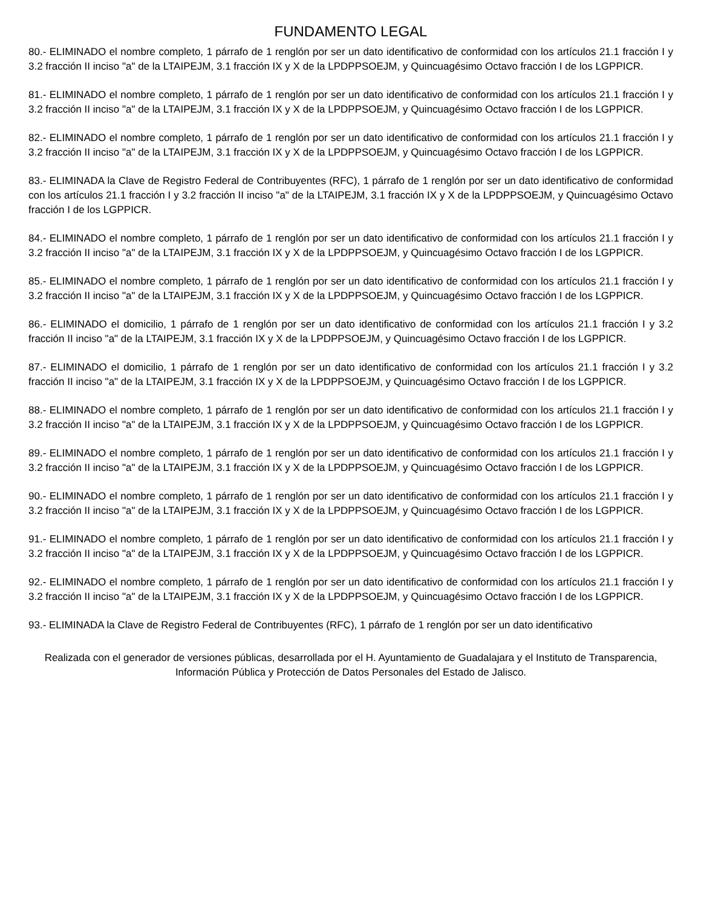FUNDAMENTO LEGAL
80.- ELIMINADO el nombre completo, 1 párrafo de 1 renglón por ser un dato identificativo de conformidad con los artículos 21.1 fracción I y 3.2 fracción II inciso "a" de la LTAIPEJM, 3.1 fracción IX y X de la LPDPPSOEJM, y Quincuagésimo Octavo fracción I de los LGPPICR.
81.- ELIMINADO el nombre completo, 1 párrafo de 1 renglón por ser un dato identificativo de conformidad con los artículos 21.1 fracción I y 3.2 fracción II inciso "a" de la LTAIPEJM, 3.1 fracción IX y X de la LPDPPSOEJM, y Quincuagésimo Octavo fracción I de los LGPPICR.
82.- ELIMINADO el nombre completo, 1 párrafo de 1 renglón por ser un dato identificativo de conformidad con los artículos 21.1 fracción I y 3.2 fracción II inciso "a" de la LTAIPEJM, 3.1 fracción IX y X de la LPDPPSOEJM, y Quincuagésimo Octavo fracción I de los LGPPICR.
83.- ELIMINADA la Clave de Registro Federal de Contribuyentes (RFC), 1 párrafo de 1 renglón por ser un dato identificativo de conformidad con los artículos 21.1 fracción I y 3.2 fracción II inciso "a" de la LTAIPEJM, 3.1 fracción IX y X de la LPDPPSOEJM, y Quincuagésimo Octavo fracción I de los LGPPICR.
84.- ELIMINADO el nombre completo, 1 párrafo de 1 renglón por ser un dato identificativo de conformidad con los artículos 21.1 fracción I y 3.2 fracción II inciso "a" de la LTAIPEJM, 3.1 fracción IX y X de la LPDPPSOEJM, y Quincuagésimo Octavo fracción I de los LGPPICR.
85.- ELIMINADO el nombre completo, 1 párrafo de 1 renglón por ser un dato identificativo de conformidad con los artículos 21.1 fracción I y 3.2 fracción II inciso "a" de la LTAIPEJM, 3.1 fracción IX y X de la LPDPPSOEJM, y Quincuagésimo Octavo fracción I de los LGPPICR.
86.- ELIMINADO el domicilio, 1 párrafo de 1 renglón por ser un dato identificativo de conformidad con los artículos 21.1 fracción I y 3.2 fracción II inciso "a" de la LTAIPEJM, 3.1 fracción IX y X de la LPDPPSOEJM, y Quincuagésimo Octavo fracción I de los LGPPICR.
87.- ELIMINADO el domicilio, 1 párrafo de 1 renglón por ser un dato identificativo de conformidad con los artículos 21.1 fracción I y 3.2 fracción II inciso "a" de la LTAIPEJM, 3.1 fracción IX y X de la LPDPPSOEJM, y Quincuagésimo Octavo fracción I de los LGPPICR.
88.- ELIMINADO el nombre completo, 1 párrafo de 1 renglón por ser un dato identificativo de conformidad con los artículos 21.1 fracción I y 3.2 fracción II inciso "a" de la LTAIPEJM, 3.1 fracción IX y X de la LPDPPSOEJM, y Quincuagésimo Octavo fracción I de los LGPPICR.
89.- ELIMINADO el nombre completo, 1 párrafo de 1 renglón por ser un dato identificativo de conformidad con los artículos 21.1 fracción I y 3.2 fracción II inciso "a" de la LTAIPEJM, 3.1 fracción IX y X de la LPDPPSOEJM, y Quincuagésimo Octavo fracción I de los LGPPICR.
90.- ELIMINADO el nombre completo, 1 párrafo de 1 renglón por ser un dato identificativo de conformidad con los artículos 21.1 fracción I y 3.2 fracción II inciso "a" de la LTAIPEJM, 3.1 fracción IX y X de la LPDPPSOEJM, y Quincuagésimo Octavo fracción I de los LGPPICR.
91.- ELIMINADO el nombre completo, 1 párrafo de 1 renglón por ser un dato identificativo de conformidad con los artículos 21.1 fracción I y 3.2 fracción II inciso "a" de la LTAIPEJM, 3.1 fracción IX y X de la LPDPPSOEJM, y Quincuagésimo Octavo fracción I de los LGPPICR.
92.- ELIMINADO el nombre completo, 1 párrafo de 1 renglón por ser un dato identificativo de conformidad con los artículos 21.1 fracción I y 3.2 fracción II inciso "a" de la LTAIPEJM, 3.1 fracción IX y X de la LPDPPSOEJM, y Quincuagésimo Octavo fracción I de los LGPPICR.
93.- ELIMINADA la Clave de Registro Federal de Contribuyentes (RFC), 1 párrafo de 1 renglón por ser un dato identificativo
Realizada con el generador de versiones públicas, desarrollada por el H. Ayuntamiento de Guadalajara y el Instituto de Transparencia, Información Pública y Protección de Datos Personales del Estado de Jalisco.